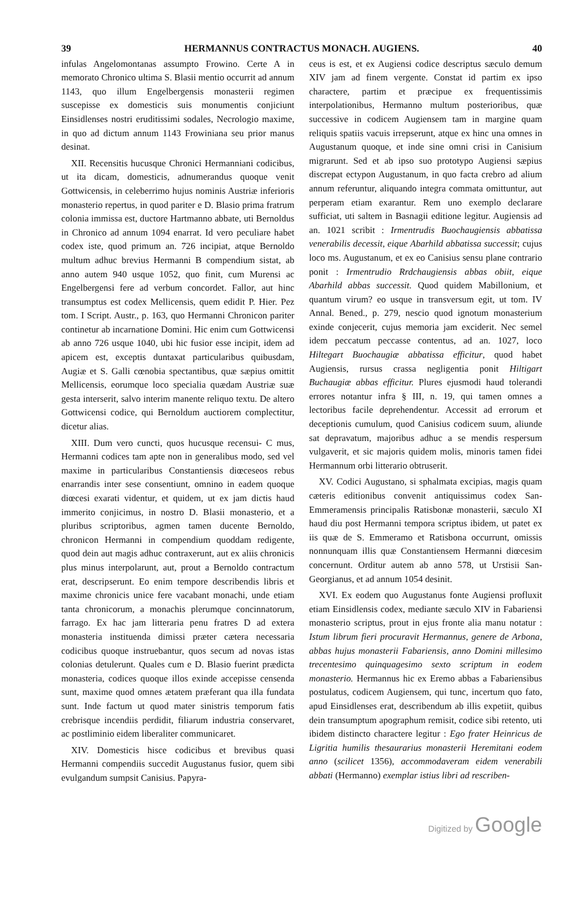39 HERMANNUS CONTRACTUS MONACH. AUGIENS. 40
infulas Angelomontanas assumpto Frowino. Certe A in memorato Chronico ultima S. Blasii mentio occurrit ad annum 1143, quo illum Engelbergensis monasterii regimen suscepisse ex domesticis suis monumentis conjiciunt Einsidlenses nostri eruditissimi sodales, Necrologio maxime, in quo ad dictum annum 1143 Frowiniana seu prior manus desinat.
XII. Recensitis hucusque Chronici Hermanniani codicibus, ut ita dicam, domesticis, adnumerandus quoque venit Gottwicensis, in celeberrimo hujus nominis Austriæ inferioris monasterio repertus, in quod pariter e D. Blasio prima fratrum colonia immissa est, ductore Hartmanno abbate, uti Bernoldus in Chronico ad annum 1094 enarrat. Id vero peculiare habet codex iste, quod primum an. 726 incipiat, atque Bernoldo multum adhuc brevius Hermanni B compendium sistat, ab anno autem 940 usque 1052, quo finit, cum Murensi ac Engelbergensi fere ad verbum concordet. Fallor, aut hinc transumptus est codex Mellicensis, quem edidit P. Hier. Pez tom. I Script. Austr., p. 163, quo Hermanni Chronicon pariter continetur ab incarnatione Domini. Hic enim cum Gottwicensi ab anno 726 usque 1040, ubi hic fusior esse incipit, idem ad apicem est, exceptis duntaxat particularibus quibusdam, Augiæ et S. Galli cœnobia spectantibus, quæ sæpius omittit Mellicensis, eorumque loco specialia quædam Austriæ suæ gesta interserit, salvo interim manente reliquo textu. De altero Gottwicensi codice, qui Bernoldum auctiorem complectitur, dicetur alias.
XIII. Dum vero cuncti, quos hucusque recensui- C mus, Hermanni codices tam apte non in generalibus modo, sed vel maxime in particularibus Constantiensis diœceseos rebus enarrandis inter sese consentiunt, omnino in eadem quoque diœcesi exarati videntur, et quidem, ut ex jam dictis haud immerito conjicimus, in nostro D. Blasii monasterio, et a pluribus scriptoribus, agmen tamen ducente Bernoldo, chronicon Hermanni in compendium quoddam redigente, quod dein aut magis adhuc contraxerunt, aut ex aliis chronicis plus minus interpolarunt, aut, prout a Bernoldo contractum erat, descripserunt. Eo enim tempore describendis libris et maxime chronicis unice fere vacabant monachi, unde etiam tanta chronicorum, a monachis plerumque concinnatorum, farrago. Ex hac jam litteraria penu fratres D ad extera monasteria instituenda dimissi præter cætera necessaria codicibus quoque instruebantur, quos secum ad novas istas colonias detulerunt. Quales cum e D. Blasio fuerint prædicta monasteria, codices quoque illos exinde accepisse censenda sunt, maxime quod omnes ætatem præferant qua illa fundata sunt. Inde factum ut quod mater sinistris temporum fatis crebrisque incendiis perdidit, filiarum industria conservaret, ac postliminio eidem liberaliter communicaret.
XIV. Domesticis hisce codicibus et brevibus quasi Hermanni compendiis succedit Augustanus fusior, quem sibi evulgandum sumpsit Canisius. Papyra-
ceus is est, et ex Augiensi codice descriptus sæculo demum XIV jam ad finem vergente. Constat id partim ex ipso charactere, partim et præcipue ex frequentissimis interpolationibus, Hermanno multum posterioribus, quæ successive in codicem Augiensem tam in margine quam reliquis spatiis vacuis irrepserunt, atque ex hinc una omnes in Augustanum quoque, et inde sine omni crisi in Canisium migrarunt. Sed et ab ipso suo prototypo Augiensi sæpius discrepat ectypon Augustanum, in quo facta crebro ad alium annum referuntur, aliquando integra commata omittuntur, aut perperam etiam exarantur. Rem uno exemplo declarare sufficiat, uti saltem in Basnagii editione legitur. Augiensis ad an. 1021 scribit : Irmentrudis Buochaugiensis abbatissa venerabilis decessit, eique Abarhild abbatissa successit; cujus loco ms. Augustanum, et ex eo Canisius sensu plane contrario ponit : Irmentrudio Rrdchaugiensis abbas obiit, eique Abarhild abbas successit. Quod quidem Mabillonium, et quantum virum? eo usque in transversum egit, ut tom. IV Annal. Bened., p. 279, nescio quod ignotum monasterium exinde conjecerit, cujus memoria jam exciderit. Nec semel idem peccatum peccasse contentus, ad an. 1027, loco Hiltegart Buochaugiæ abbatissa efficitur, quod habet Augiensis, rursus crassa negligentia ponit Hiltigart Buchaugiæ abbas efficitur. Plures ejusmodi haud tolerandi errores notantur infra § III, n. 19, qui tamen omnes a lectoribus facile deprehendentur. Accessit ad errorum et deceptionis cumulum, quod Canisius codicem suum, aliunde sat depravatum, majoribus adhuc a se mendis respersum vulgaverit, et sic majoris quidem molis, minoris tamen fidei Hermannum orbi litterario obtruserit.
XV. Codici Augustano, si sphalmata excipias, magis quam cæteris editionibus convenit antiquissimus codex San-Emmeramensis principalis Ratisbonæ monasterii, sæculo XI haud diu post Hermanni tempora scriptus ibidem, ut patet ex iis quæ de S. Emmeramo et Ratisbona occurrunt, omissis nonnunquam illis quæ Constantiensem Hermanni diœcesim concernunt. Orditur autem ab anno 578, ut Urstisii San-Georgianus, et ad annum 1054 desinit.
XVI. Ex eodem quo Augustanus fonte Augiensi profluxit etiam Einsidlensis codex, mediante sæculo XIV in Fabariensi monasterio scriptus, prout in ejus fronte alia manu notatur : Istum librum fieri procuravit Hermannus, genere de Arbona, abbas hujus monasterii Fabariensis, anno Domini millesimo trecentesimo quinquagesimo sexto scriptum in eodem monasterio. Hermannus hic ex Eremo abbas a Fabariensibus postulatus, codicem Augiensem, qui tunc, incertum quo fato, apud Einsidlenses erat, describendum ab illis expetiit, quibus dein transumptum apographum remisit, codice sibi retento, uti ibidem distincto charactere legitur : Ego frater Heinricus de Ligritia humilis thesaurarius monasterii Heremitani eodem anno (scilicet 1356), accommodaveram eidem venerabili abbati (Hermanno) exemplar istius libri ad rescriben-
Digitized by Google